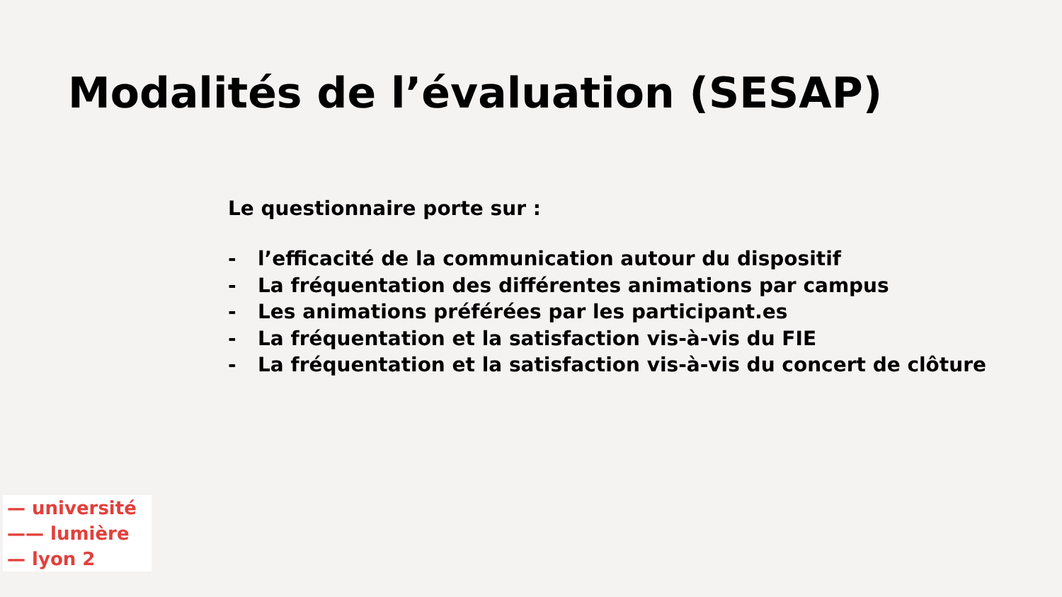Modalités de l’évaluation (SESAP)
Le questionnaire porte sur :
- l’efficacité de la communication autour du dispositif
- La fréquentation des différentes animations par campus
- Les animations préférées par les participant.es
- La fréquentation et la satisfaction vis-à-vis du FIE
- La fréquentation et la satisfaction vis-à-vis du concert de clôture
— université
—— lumière
— lyon 2